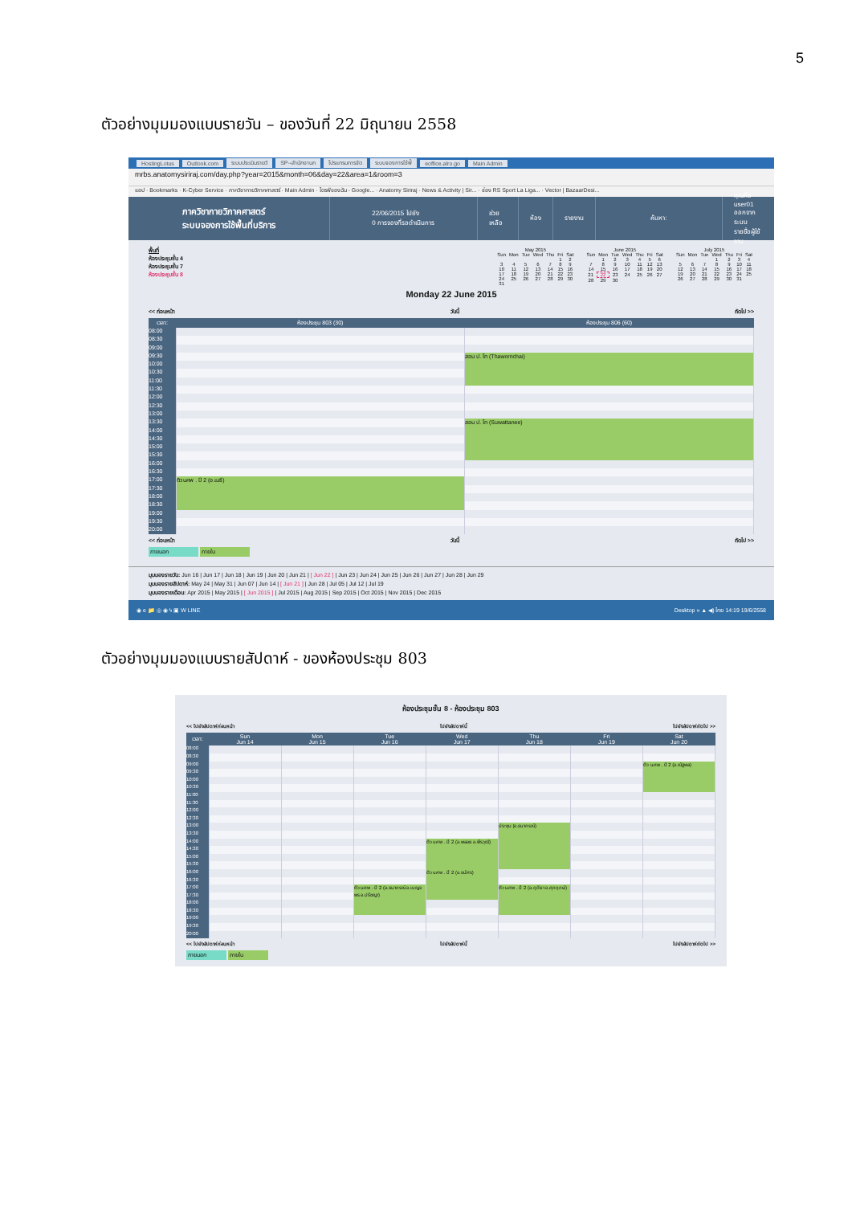5
ตัวอย่างมุมมองแบบรายวัน – ของวันที่ 22 มิถุนายน 2558
HostingLotus Outlook.com ระบบประเมินรายวิ SP--สำนักงานก โปรแกรมการจัด ระบบจองการใช้พื้ eoffice.alro.go Main Admin
mrbs.anatomysiriraj.com/day.php?year=2015&month=06&day=22&area=1&room=3
แอป · Bookmarks · K-Cyber Service · ภาควิชากายวิภาคศาสตร์ · Main Admin · ไดรฟ์ของฉัน - Google... · Anatomy Siriraj · News & Activity | Sir... · ช่อง RS Sport La Liga... · Vector | BazaarDesi...
ภาควิชากายวิภาคศาสตร์
ระบบจองการใช้พื้นที่บริการ
22/06/2015 ไปยัง
0 การจองที่รอดำเนินการ
ช่วยเหลือ ห้อง รายงาน ค้นหา:
คุณคือ user01
ออกจากระบบ
รายชื่อผู้ใช้งาน
พื้นที่
ห้องประชุมชั้น 4
ห้องประชุมชั้น 7
ห้องประชุมชั้น 8
| May 2015 | | | | | | |
| --- | --- | --- | --- | --- | --- | --- |
| Sun | Mon | Tue | Wed | Thu | Fri | Sat |
| | | | | | 1 | 2 |
| 3 | 4 | 5 | 6 | 7 | 8 | 9 |
| 10 | 11 | 12 | 13 | 14 | 15 | 16 |
| 17 | 18 | 19 | 20 | 21 | 22 | 23 |
| 24 | 25 | 26 | 27 | 28 | 29 | 30 |
| 31 | | | | | | |
| June 2015 | | | | | | |
| --- | --- | --- | --- | --- | --- | --- |
| Sun | Mon | Tue | Wed | Thu | Fri | Sat |
| | 1 | 2 | 3 | 4 | 5 | 6 |
| 7 | 8 | 9 | 10 | 11 | 12 | 13 |
| 14 | 15 | 16 | 17 | 18 | 19 | 20 |
| 21 | 22 | 23 | 24 | 25 | 26 | 27 |
| 28 | 29 | 30 | | | | |
| July 2015 | | | | | | |
| --- | --- | --- | --- | --- | --- | --- |
| Sun | Mon | Tue | Wed | Thu | Fri | Sat |
| | | | 1 | 2 | 3 | 4 |
| 5 | 6 | 7 | 8 | 9 | 10 | 11 |
| 12 | 13 | 14 | 15 | 16 | 17 | 18 |
| 19 | 20 | 21 | 22 | 23 | 24 | 25 |
| 26 | 27 | 28 | 29 | 30 | 31 | |
Monday 22 June 2015
<< ก่อนหน้า วันนี้ ถัดไป >>
| เวลา: | ห้องประชุม 803 (30) | ห้องประชุม 806 (60) |
| --- | --- | --- |
| 08:00 | | |
| 08:30 | | |
| 09:00 | | |
| 09:30 | | สอน ป. โท (Thawornchai) |
| 10:00 | | |
| 10:30 | | |
| 11:00 | | |
| 11:30 | | |
| 12:00 | | |
| 12:30 | | |
| 13:00 | | |
| 13:30 | | สอน ป. โท (Suwattanee) |
| 14:00 | | |
| 14:30 | | |
| 15:00 | | |
| 15:30 | | |
| 16:00 | | |
| 16:30 | | |
| 17:00 | ติว นศพ . ปี 2 (อ.เมธี) | |
| 17:30 | | |
| 18:00 | | |
| 18:30 | | |
| 19:00 | | |
| 19:30 | | |
| 20:00 | | |
<< ก่อนหน้า วันนี้ ถัดไป >>
ภายนอก ภายใน
มุมมองรายวัน: Jun 16 | Jun 17 | Jun 18 | Jun 19 | Jun 20 | Jun 21 | [ Jun 22 ] | Jun 23 | Jun 24 | Jun 25 | Jun 26 | Jun 27 | Jun 28 | Jun 29
มุมมองรายสัปดาห์: May 24 | May 31 | Jun 07 | Jun 14 | [ Jun 21 ] | Jun 28 | Jul 05 | Jul 12 | Jul 19
มุมมองรายเดือน: Apr 2015 | May 2015 | [ Jun 2015 ] | Jul 2015 | Aug 2015 | Sep 2015 | Oct 2015 | Nov 2015 | Dec 2015
◉ e 📁 ◎ ◉ ϟ ▣ W LINE Desktop » ▲ ◀) ไทย 14:19 19/6/2558
ตัวอย่างมุมมองแบบรายสัปดาห์ - ของห้องประชุม 803
ห้องประชุมชั้น 8 - ห้องประชุม 803
<< ไปยังสัปดาห์ก่อนหน้า ไปยังสัปดาห์นี้ ไปยังสัปดาห์ถัดไป >>
| เวลา: | Sun Jun 14 | Mon Jun 15 | Tue Jun 16 | Wed Jun 17 | Thu Jun 18 | Fri Jun 19 | Sat Jun 20 |
| --- | --- | --- | --- | --- | --- | --- | --- |
| 08:00 | | | | | | | |
| 08:30 | | | | | | | |
| 09:00 | | | | | | | ติว นศพ . ปี 2 (อ.ณัฐพล) |
| 09:30 | | | | | | | |
| 10:00 | | | | | | | |
| 10:30 | | | | | | | |
| 11:00 | | | | | | | |
| 11:30 | | | | | | | |
| 12:00 | | | | | | | |
| 12:30 | | | | | | | |
| 13:00 | | | | | ประชุม (อ.ธนาภรณ์) | | |
| 13:30 | | | | | | | |
| 14:00 | | | | ติว นศพ . ปี 2 (อ.พลอย อ.พีรวุฒิ) | | | |
| 14:30 | | | | | | | |
| 15:00 | | | | | | | |
| 15:30 | | | | | | | |
| 16:00 | | | | ติว นศพ . ปี 2 (อ.ธนัศร) | | | |
| 16:30 | | | | | | | |
| 17:00 | | | ติว นศพ . ปี 2 (อ.ธนาภรณ์ อ.เบญจพร อ.ปรัชญา) | | ติว นศพ . ปี 2 (อ.ฤดียา อ.ศุภฤกษ์) | | |
| 17:30 | | | | | | | |
| 18:00 | | | | | | | |
| 18:30 | | | | | | | |
| 19:00 | | | | | | | |
| 19:30 | | | | | | | |
| 20:00 | | | | | | | |
<< ไปยังสัปดาห์ก่อนหน้า ไปยังสัปดาห์นี้ ไปยังสัปดาห์ถัดไป >>
ภายนอก ภายใน